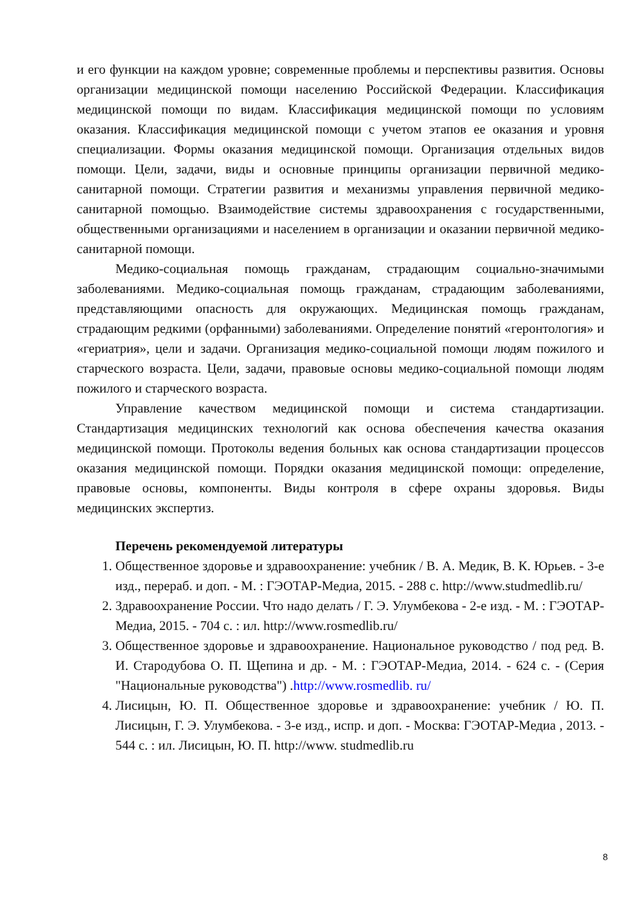и его функции на каждом уровне; современные проблемы и перспективы развития. Основы организации медицинской помощи населению Российской Федерации. Классификация медицинской помощи по видам. Классификация медицинской помощи по условиям оказания. Классификация медицинской помощи с учетом этапов ее оказания и уровня специализации. Формы оказания медицинской помощи. Организация отдельных видов помощи. Цели, задачи, виды и основные принципы организации первичной медико-санитарной помощи. Стратегии развития и механизмы управления первичной медико-санитарной помощью. Взаимодействие системы здравоохранения с государственными, общественными организациями и населением в организации и оказании первичной медико-санитарной помощи.
Медико-социальная помощь гражданам, страдающим социально-значимыми заболеваниями. Медико-социальная помощь гражданам, страдающим заболеваниями, представляющими опасность для окружающих. Медицинская помощь гражданам, страдающим редкими (орфанными) заболеваниями. Определение понятий «геронтология» и «гериатрия», цели и задачи. Организация медико-социальной помощи людям пожилого и старческого возраста. Цели, задачи, правовые основы медико-социальной помощи людям пожилого и старческого возраста.
Управление качеством медицинской помощи и система стандартизации. Стандартизация медицинских технологий как основа обеспечения качества оказания медицинской помощи. Протоколы ведения больных как основа стандартизации процессов оказания медицинской помощи. Порядки оказания медицинской помощи: определение, правовые основы, компоненты. Виды контроля в сфере охраны здоровья. Виды медицинских экспертиз.
Перечень рекомендуемой литературы
1. Общественное здоровье и здравоохранение: учебник / В. А. Медик, В. К. Юрьев. - 3-е изд., перераб. и доп. - М. : ГЭОТАР-Медиа, 2015. - 288 с. http://www.studmedlib.ru/
2. Здравоохранение России. Что надо делать / Г. Э. Улумбекова - 2-е изд. - М. : ГЭОТАР-Медиа, 2015. - 704 с. : ил. http://www.rosmedlib.ru/
3. Общественное здоровье и здравоохранение. Национальное руководство / под ред. В. И. Стародубова О. П. Щепина и др. - М. : ГЭОТАР-Медиа, 2014. - 624 с. - (Серия "Национальные руководства") .http://www.rosmedlib. ru/
4. Лисицын, Ю. П. Общественное здоровье и здравоохранение: учебник / Ю. П. Лисицын, Г. Э. Улумбекова. - 3-е изд., испр. и доп. - Москва: ГЭОТАР-Медиа , 2013. - 544 с. : ил. Лисицын, Ю. П. http://www. studmedlib.ru
8